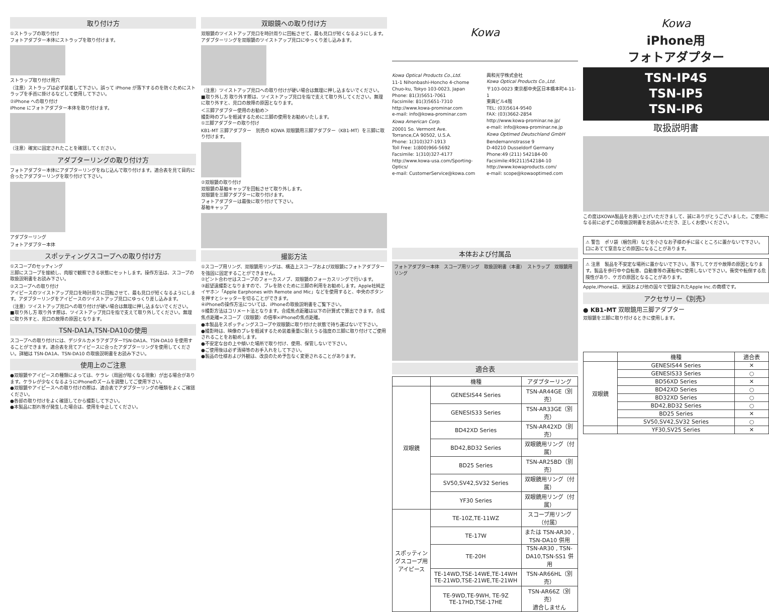取り付け方
①ストラップの取り付け
フォトアダプター本体にストラップを取り付けます。
ストラップ取り付け用穴
（注意）ストラップは必ず装着して下さい。誤って iPhone が落下するのを防ぐためにストラップを手首に掛けるなどして使用して下さい。
②iPhone への取り付け
iPhone にフォトアダプター本体を取り付けます。
（注意）確実に固定されたことを確認してください。
アダプターリングの取り付け方
フォトアダプター本体にアダプターリングをねじ込んで取り付けます。適合表を見て目的に合ったアダプターリングを取り付けて下さい。
アダプターリング
フォトアダプター本体
スポッティングスコープへの取り付け方
①スコープのセッティング
三脚にスコープを接続し、肉眼で観察できる状態にセットします。操作方法は、スコープの取扱説明書をお読み下さい。
②スコープへの取り付け
アイピースのツイストアップ見口を時計周りに回転させて、最も見口が短くなるようにします。アダプターリングをアイピースのツイストアップ見口にゆっくり差し込みます。
（注意）ツイストアップ見口への取り付けが硬い場合は無理に押し込まないでください。
■取り外し方 取り外す際は、ツイストアップ見口を指で支えて取り外してください。無理に取り外すと、見口の故障の原因となります。
TSN-DA1A,TSN-DA10の使用
スコープへの取り付けには、デジタルカメラアダプターTSN-DA1A、TSN-DA10 を使用することができます。適合表を見てアイピースに合ったアダプターリングを使用してください。詳細は TSN-DA1A、TSN-DA10 の取扱説明書をお読み下さい。
使用上のご注意
●双眼鏡やアイピースの種類によっては、ケラレ（周囲が暗くなる現象）が出る場合があります。ケラレが少なくなるようにiPhoneのズームを調整してご使用下さい。
●双眼鏡やアイピースへの取り付けの際は、適合表でアダプターリングの種類をよくご確認ください。
●各部の取り付けをよく確認してから撮影して下さい。
●本製品に割れ等が発生した場合は、使用を中止してください。
双眼鏡への取り付け方
双眼鏡のツイストアップ見口を時計周りに回転させて、最も見口が短くなるようにします。アダプターリングを双眼鏡のツイストアップ見口にゆっくり差し込みます。
（注意）ツイストアップ見口への取り付けが硬い場合は無理に押し込まないでください。
■取り外し方 取り外す際は、ツイストアップ見口を指で支えて取り外してください。無理に取り外すと、見口の故障の原因となります。
＜三脚アダプター使用のお勧め＞
撮影時のブレを軽減するために三脚の使用をお勧めいたします。
①三脚アダプターの取り付け
KB1-MT 三脚アダプター　別売の KOWA 双眼鏡用三脚アダプター（KB1-MT）を三脚に取り付けます。
②双眼鏡の取り付け
双眼鏡の基軸キャップを回転させて取り外します。
双眼鏡を三脚アダプターに取り付けます。
フォトアダプターは最後に取り付けて下さい。
基軸キャップ
撮影方法
①スコープ用リング、双眼鏡用リングは、構造上スコープおよび双眼鏡にフォトアダプターを強固に固定することができません。
②ピント合わせはスコープのフォーカスノブ、双眼鏡のフォーカスリングで行います。
③超望遠撮影となりますので、ブレを防ぐために三脚の利用をお勧めします。Apple社純正イヤホン「Apple Earphones with Remote and Mic」などを使用すると、中央のボタンを押すとシャッターを切ることができます。
④iPhoneの操作方法については、iPhoneの取扱説明書をご覧下さい。
⑤撮影方法はコリメート法となります。合成焦点距離は以下の計算式で算出できます。合成焦点距離=スコープ（双眼鏡）の倍率×iPhoneの焦点距離。
●本製品をスポッティングスコープや双眼鏡に取り付けた状態で持ち運ばないで下さい。
●撮影時は、映像のブレを軽減するため装着重量に耐えうる強度の三脚に取り付けてご使用されることをお勧めします。
●不安定な台の上や傾いた場所で取り付け、使用、保管しないで下さい。
●ご使用後は必ず清掃等のお手入れをして下さい。
●製品の仕様および外観は、改良のため予告なく変更されることがあります。
Kowa
Kowa Optical Products Co.,Ltd.
11-1 Nihonbashi-Honcho 4-chome
Chuo-ku, Tokyo 103-0023, Japan
Phone: 81(3)5651-7061
Facsimile: 81(3)5651-7310
http://www.kowa-prominar.com
e-mail: info@kowa-prominar.com
Kowa American Corp.
20001 So. Vermont Ave.
Torrance,CA 90502, U.S.A.
Phone: 1(310)327-1913
Toll Free: 1(800)966-5692
Facsimile: 1(310)327-4177
http://www.kowa-usa.com/Sporting-Optics/
e-mail: CustomerService@kowa.com
興和光学株式会社
Kowa Optical Products Co.,Ltd.
〒103-0023 東京都中央区日本橋本町4-11-1
東興ビル4階
TEL: (03)5614-9540
FAX: (03)3662-2854
http://www.kowa-prominar.ne.jp/
e-mail: info@kowa-prominar.ne.jp
Kowa Optimed Deutschland GmbH
Bendemannstrasse 9
D-40210 Dusseldorf Germany
Phone:49 (211) 542184-00
Facsimile:49(211)542184-10
http://www.kowaproducts.com/
e-mail: scope@kowaoptimed.com
本体および付属品
フォトアダプター本体　スコープ用リング　取扱説明書（本書）　ストラップ　双眼鏡用リング
適合表
| | 機種 | アダプターリング |
| --- | --- | --- |
| 双眼鏡 | GENESIS44 Series | TSN-AR44GE（別売） |
| | GENESIS33 Series | TSN-AR33GE（別売） |
| | BD42XD Series | TSN-AR42XD（別売） |
| | BD42,BD32 Series | 双眼鏡用リング（付属） |
| | BD25 Series | TSN-AR25BD（別売） |
| | SV50,SV42,SV32 Series | 双眼鏡用リング（付属） |
| | YF30 Series | 双眼鏡用リング（付属） |
| スポッティングスコープ用アイピース | TE-10Z,TE-11WZ | スコープ用リング（付属） |
| | TE-17W | または TSN-AR30 , TSN-DA10 併用 |
| | TE-20H | TSN-AR30 , TSN-DA10,TSN-SS1 併用 |
| | TE-14WD,TSE-14WE,TE-14WH TE-21WD,TSE-21WE,TE-21WH | TSN-AR66HL（別売） |
| | TE-9WD,TE-9WH, TE-9Z TE-17HD,TSE-17HE | TSN-AR66Z（別売） 適合しません |
Kowa
iPhone用
フォトアダプター
TSN-IP4S
TSN-IP5
TSN-IP6
取扱説明書
この度はKOWA製品をお買い上げいただきまして、誠にありがとうございました。ご使用になる前に必ずこの取扱説明書をお読みいただき、正しくお使いください。
⚠ 警告　ポリ袋（梱包用）などを小さなお子様の手に届くところに置かないで下さい。口にあてて窒息などの原因になることがあります。
⚠ 注意　製品を不安定な場所に置かないで下さい。落下してケガや故障の原因となります。製品を歩行中や自転車、自動車等の運転中に使用しないで下さい。衝突や転倒する危険性があり、ケガの原因となることがあります。
Apple,iPhoneは、米国および他の国々で登録されたApple Inc.の商標です。
アクセサリー《別売》
● KB1-MT 双眼鏡用三脚アダプター
双眼鏡を三脚に取り付けるときに使用します。
| | 機種 | 適合表 |
| --- | --- | --- |
| 双眼鏡 | GENESIS44 Series | ✕ |
| | GENESIS33 Series | ○ |
| | BD56XD Series | ✕ |
| | BD42XD Series | ○ |
| | BD32XD Series | ○ |
| | BD42,BD32 Series | ○ |
| | BD25 Series | ✕ |
| | SV50,SV42,SV32 Series | ○ |
| | YF30,SV25 Series | ✕ |